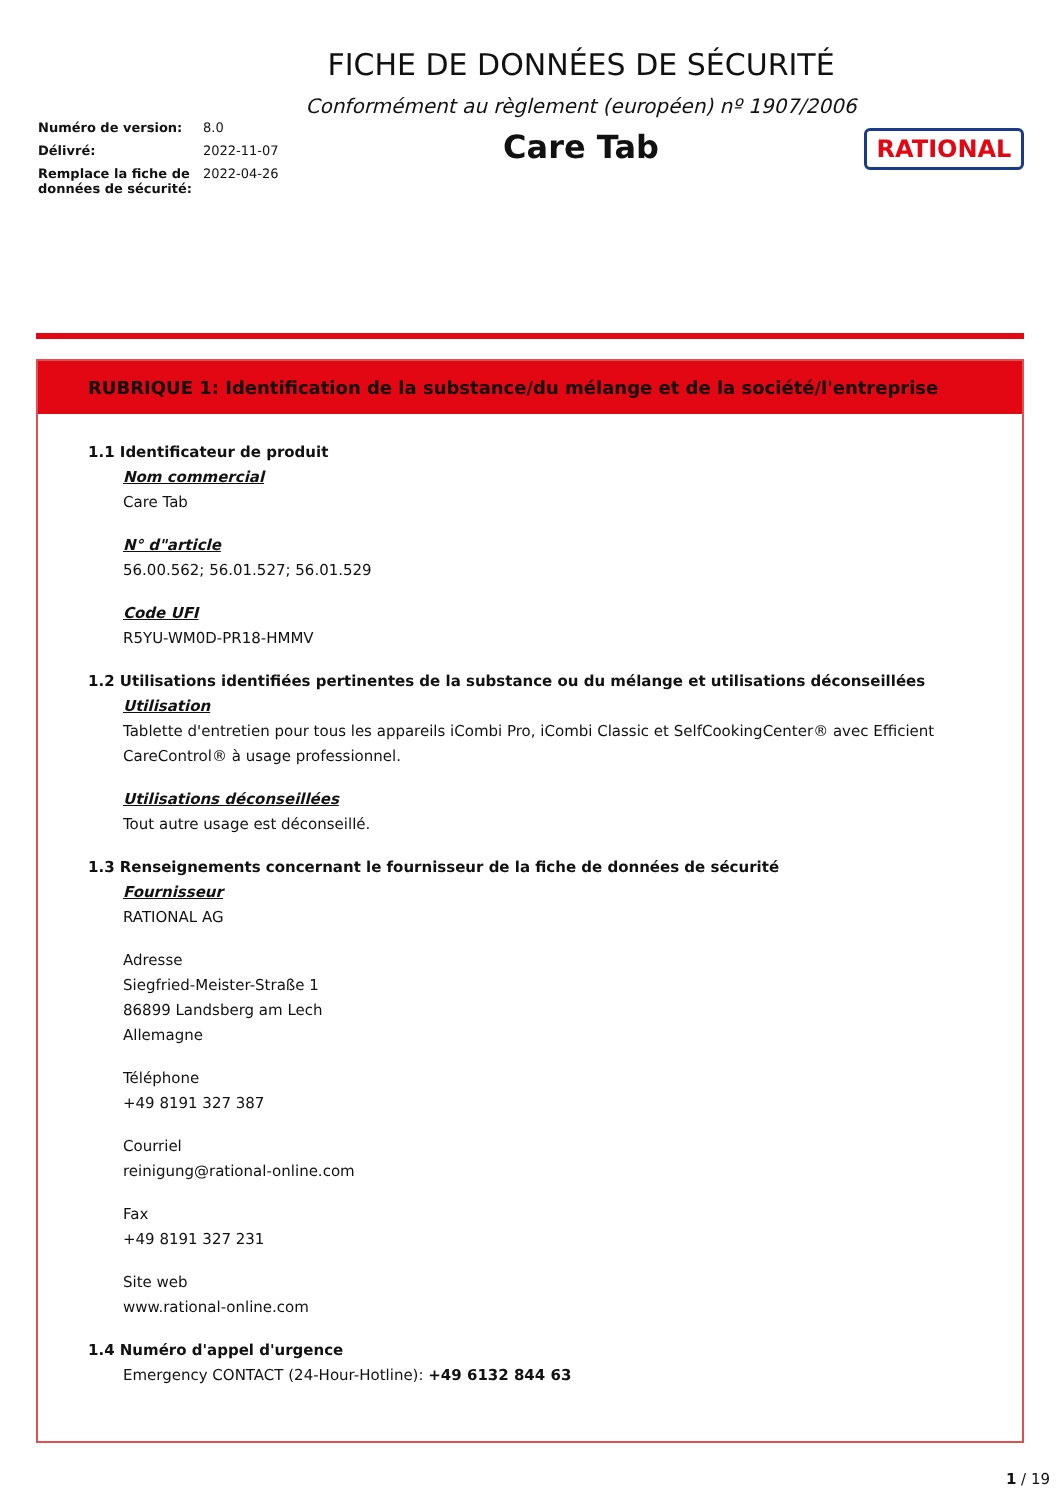Numéro de version: 8.0
Délivré: 2022-11-07
Remplace la fiche de données de sécurité: 2022-04-26
FICHE DE DONNÉES DE SÉCURITÉ
Conformément au règlement (européen) nº 1907/2006
Care Tab
RATIONAL
RUBRIQUE 1: Identification de la substance/du mélange et de la société/l'entreprise
1.1 Identificateur de produit
Nom commercial
Care Tab
N° d"article
56.00.562; 56.01.527; 56.01.529
Code UFI
R5YU-WM0D-PR18-HMMV
1.2 Utilisations identifiées pertinentes de la substance ou du mélange et utilisations déconseillées
Utilisation
Tablette d'entretien pour tous les appareils iCombi Pro, iCombi Classic et SelfCookingCenter® avec Efficient CareControl® à usage professionnel.
Utilisations déconseillées
Tout autre usage est déconseillé.
1.3 Renseignements concernant le fournisseur de la fiche de données de sécurité
Fournisseur
RATIONAL AG
Adresse
Siegfried-Meister-Straße 1
86899 Landsberg am Lech
Allemagne
Téléphone
+49 8191 327 387
Courriel
reinigung@rational-online.com
Fax
+49 8191 327 231
Site web
www.rational-online.com
1.4 Numéro d'appel d'urgence
Emergency CONTACT (24-Hour-Hotline): +49 6132 844 63
1 / 19